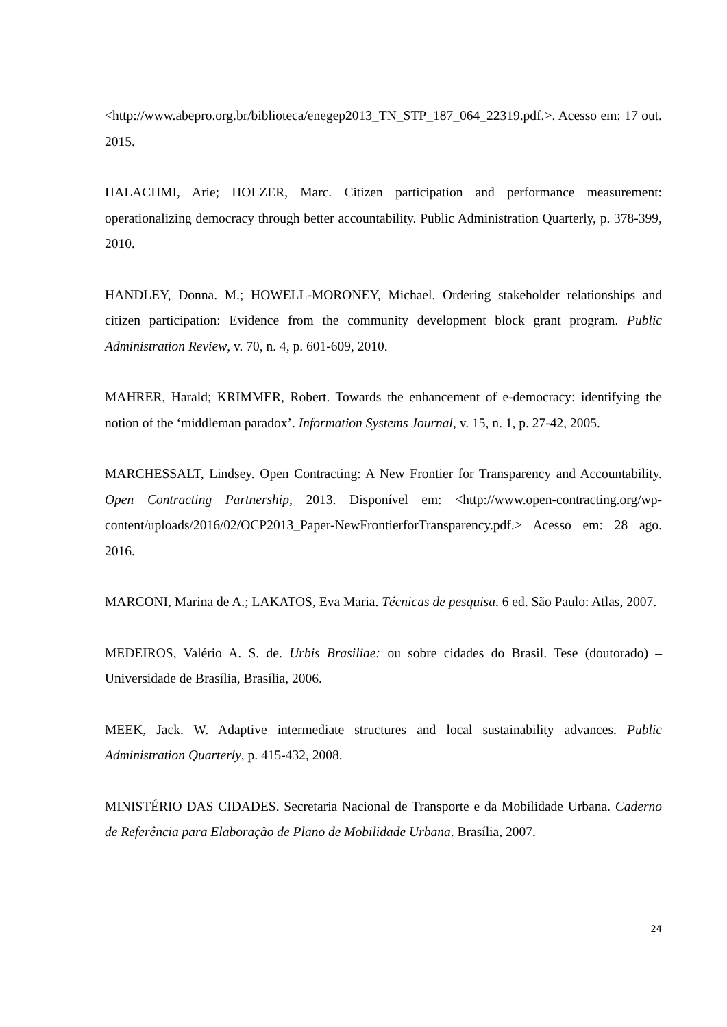<http://www.abepro.org.br/biblioteca/enegep2013_TN_STP_187_064_22319.pdf.>. Acesso em: 17 out. 2015.
HALACHMI, Arie; HOLZER, Marc. Citizen participation and performance measurement: operationalizing democracy through better accountability. Public Administration Quarterly, p. 378-399, 2010.
HANDLEY, Donna. M.; HOWELL-MORONEY, Michael. Ordering stakeholder relationships and citizen participation: Evidence from the community development block grant program. Public Administration Review, v. 70, n. 4, p. 601-609, 2010.
MAHRER, Harald; KRIMMER, Robert. Towards the enhancement of e-democracy: identifying the notion of the ‘middleman paradox’. Information Systems Journal, v. 15, n. 1, p. 27-42, 2005.
MARCHESSALT, Lindsey. Open Contracting: A New Frontier for Transparency and Accountability. Open Contracting Partnership, 2013. Disponível em: <http://www.open-contracting.org/wp-content/uploads/2016/02/OCP2013_Paper-NewFrontierforTransparency.pdf.> Acesso em: 28 ago. 2016.
MARCONI, Marina de A.; LAKATOS, Eva Maria. Técnicas de pesquisa. 6 ed. São Paulo: Atlas, 2007.
MEDEIROS, Valério A. S. de. Urbis Brasiliae: ou sobre cidades do Brasil. Tese (doutorado) – Universidade de Brasília, Brasília, 2006.
MEEK, Jack. W. Adaptive intermediate structures and local sustainability advances. Public Administration Quarterly, p. 415-432, 2008.
MINISTÉRIO DAS CIDADES. Secretaria Nacional de Transporte e da Mobilidade Urbana. Caderno de Referência para Elaboração de Plano de Mobilidade Urbana. Brasília, 2007.
24